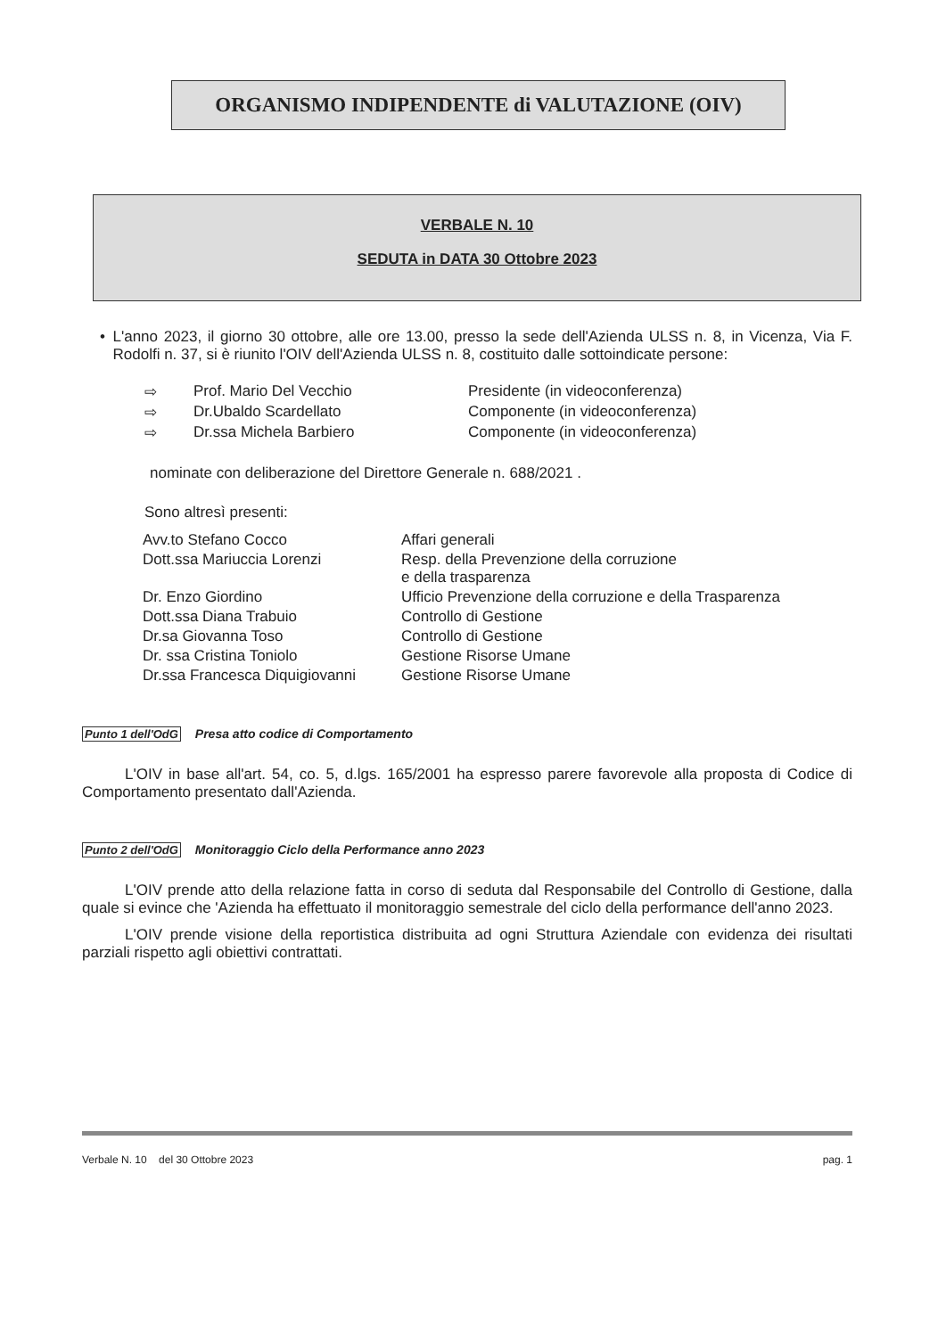ORGANISMO INDIPENDENTE di VALUTAZIONE (OIV)
VERBALE N. 10
SEDUTA in DATA 30 Ottobre 2023
•
L'anno 2023, il giorno 30 ottobre, alle ore 13.00, presso la sede dell'Azienda ULSS n. 8, in Vicenza, Via F. Rodolfi n. 37, si è riunito l'OIV dell'Azienda ULSS n. 8, costituito dalle sottoindicate persone:
| ⇨ | Prof. Mario Del Vecchio | Presidente (in videoconferenza) |
| ⇨ | Dr.Ubaldo Scardellato | Componente (in videoconferenza) |
| ⇨ | Dr.ssa Michela Barbiero | Componente (in videoconferenza) |
nominate con deliberazione del Direttore Generale n. 688/2021 .
Sono altresì presenti:
| Avv.to Stefano Cocco | Affari generali |
| Dott.ssa Mariuccia Lorenzi | Resp. della Prevenzione della corruzione e della trasparenza |
| Dr. Enzo Giordino | Ufficio Prevenzione della corruzione e della Trasparenza |
| Dott.ssa Diana Trabuio | Controllo di Gestione |
| Dr.sa Giovanna Toso | Controllo di Gestione |
| Dr. ssa Cristina Toniolo | Gestione Risorse Umane |
| Dr.ssa Francesca Diquigiovanni | Gestione Risorse Umane |
Punto 1 dell'OdG Presa atto codice di Comportamento
L'OIV in base all'art. 54, co. 5, d.lgs. 165/2001 ha espresso parere favorevole alla proposta di Codice di Comportamento presentato dall'Azienda.
Punto 2 dell'OdG Monitoraggio Ciclo della Performance anno 2023
L'OIV prende atto della relazione fatta in corso di seduta dal Responsabile del Controllo di Gestione, dalla quale si evince che 'Azienda ha effettuato il monitoraggio semestrale del ciclo della performance dell'anno 2023.
L'OIV prende visione della reportistica distribuita ad ogni Struttura Aziendale con evidenza dei risultati parziali rispetto agli obiettivi contrattati.
Verbale N. 10 del 30 Ottobre 2023 pag. 1